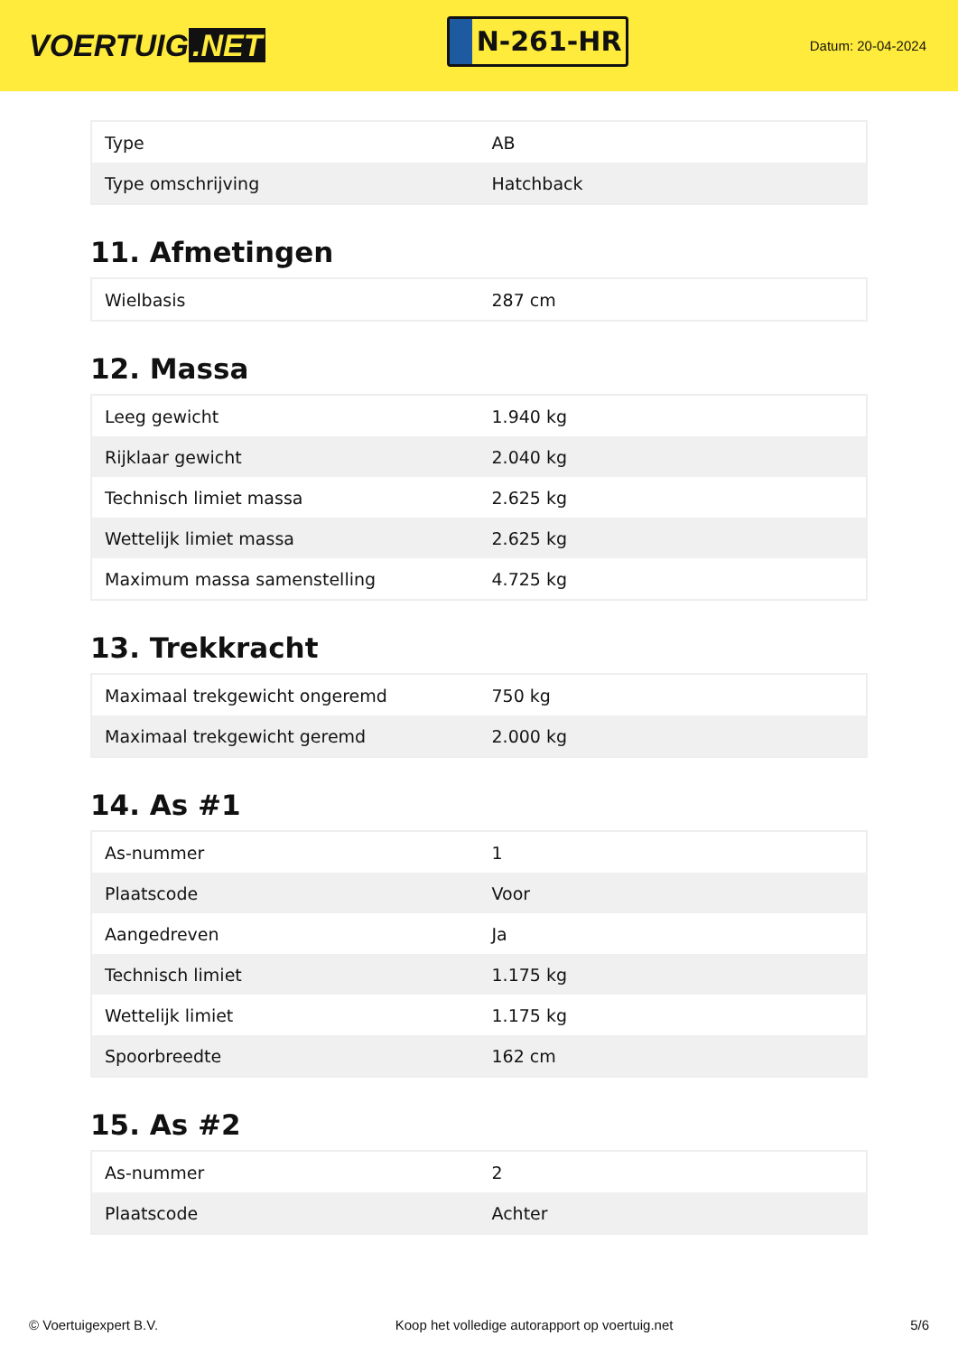VOERTUIG.NET
N-261-HR
Datum: 20-04-2024
| Type | AB |
| Type omschrijving | Hatchback |
11. Afmetingen
| Wielbasis | 287 cm |
12. Massa
| Leeg gewicht | 1.940 kg |
| Rijklaar gewicht | 2.040 kg |
| Technisch limiet massa | 2.625 kg |
| Wettelijk limiet massa | 2.625 kg |
| Maximum massa samenstelling | 4.725 kg |
13. Trekkracht
| Maximaal trekgewicht ongeremd | 750 kg |
| Maximaal trekgewicht geremd | 2.000 kg |
14. As #1
| As-nummer | 1 |
| Plaatscode | Voor |
| Aangedreven | Ja |
| Technisch limiet | 1.175 kg |
| Wettelijk limiet | 1.175 kg |
| Spoorbreedte | 162 cm |
15. As #2
| As-nummer | 2 |
| Plaatscode | Achter |
© Voertuigexpert B.V. Koop het volledige autorapport op voertuig.net 5/6